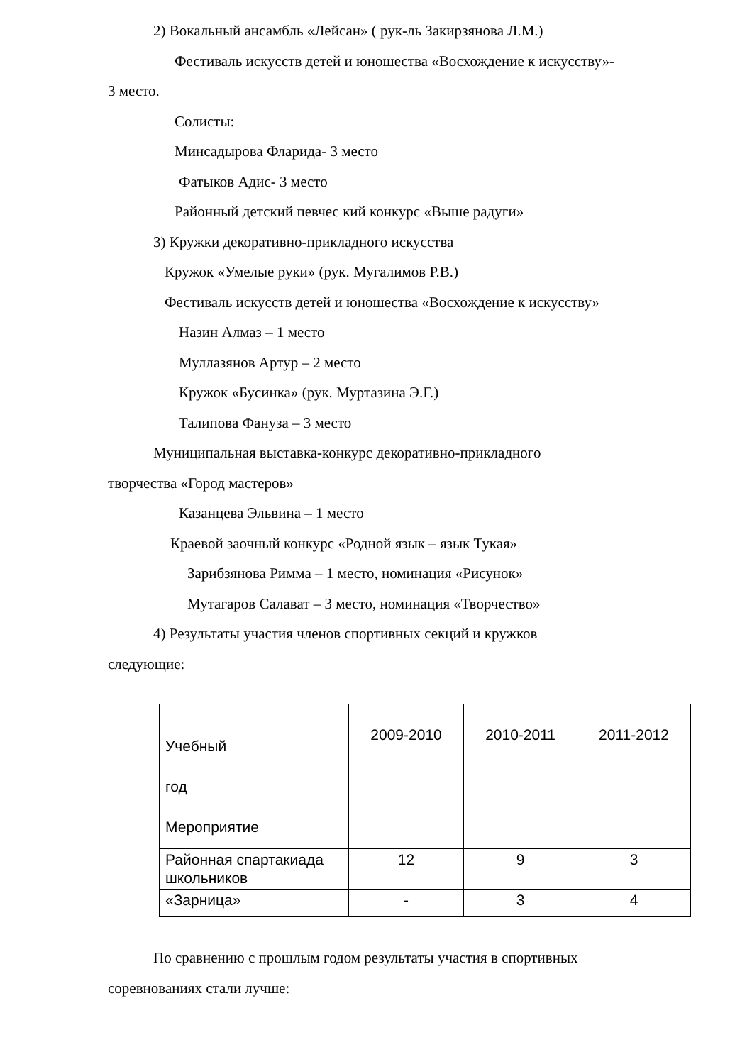2) Вокальный ансамбль «Лейсан» ( рук-ль Закирзянова Л.М.)
Фестиваль искусств детей и юношества «Восхождение к искусству»-
3 место.
Солисты:
Минсадырова Фларида- 3 место
Фатыков Адис- 3 место
Районный детский певчес кий конкурс «Выше радуги»
3) Кружки декоративно-прикладного искусства
Кружок «Умелые руки» (рук. Мугалимов Р.В.)
Фестиваль искусств детей и юношества «Восхождение к искусству»
Назин Алмаз – 1 место
Муллазянов Артур – 2 место
Кружок «Бусинка» (рук. Муртазина Э.Г.)
Талипова Фануза – 3 место
Муниципальная выставка-конкурс декоративно-прикладного
творчества «Город мастеров»
Казанцева Эльвина – 1 место
Краевой заочный конкурс «Родной язык – язык Тукая»
Зарибзянова Римма – 1 место, номинация «Рисунок»
Мутагаров Салават – 3 место, номинация «Творчество»
4) Результаты участия членов спортивных секций и кружков
следующие:
| Учебный год Мероприятие | 2009-2010 | 2010-2011 | 2011-2012 |
| Районная спартакиада школьников | 12 | 9 | 3 |
| «Зарница» | - | 3 | 4 |
По сравнению с прошлым годом результаты участия в спортивных
соревнованиях стали лучше: